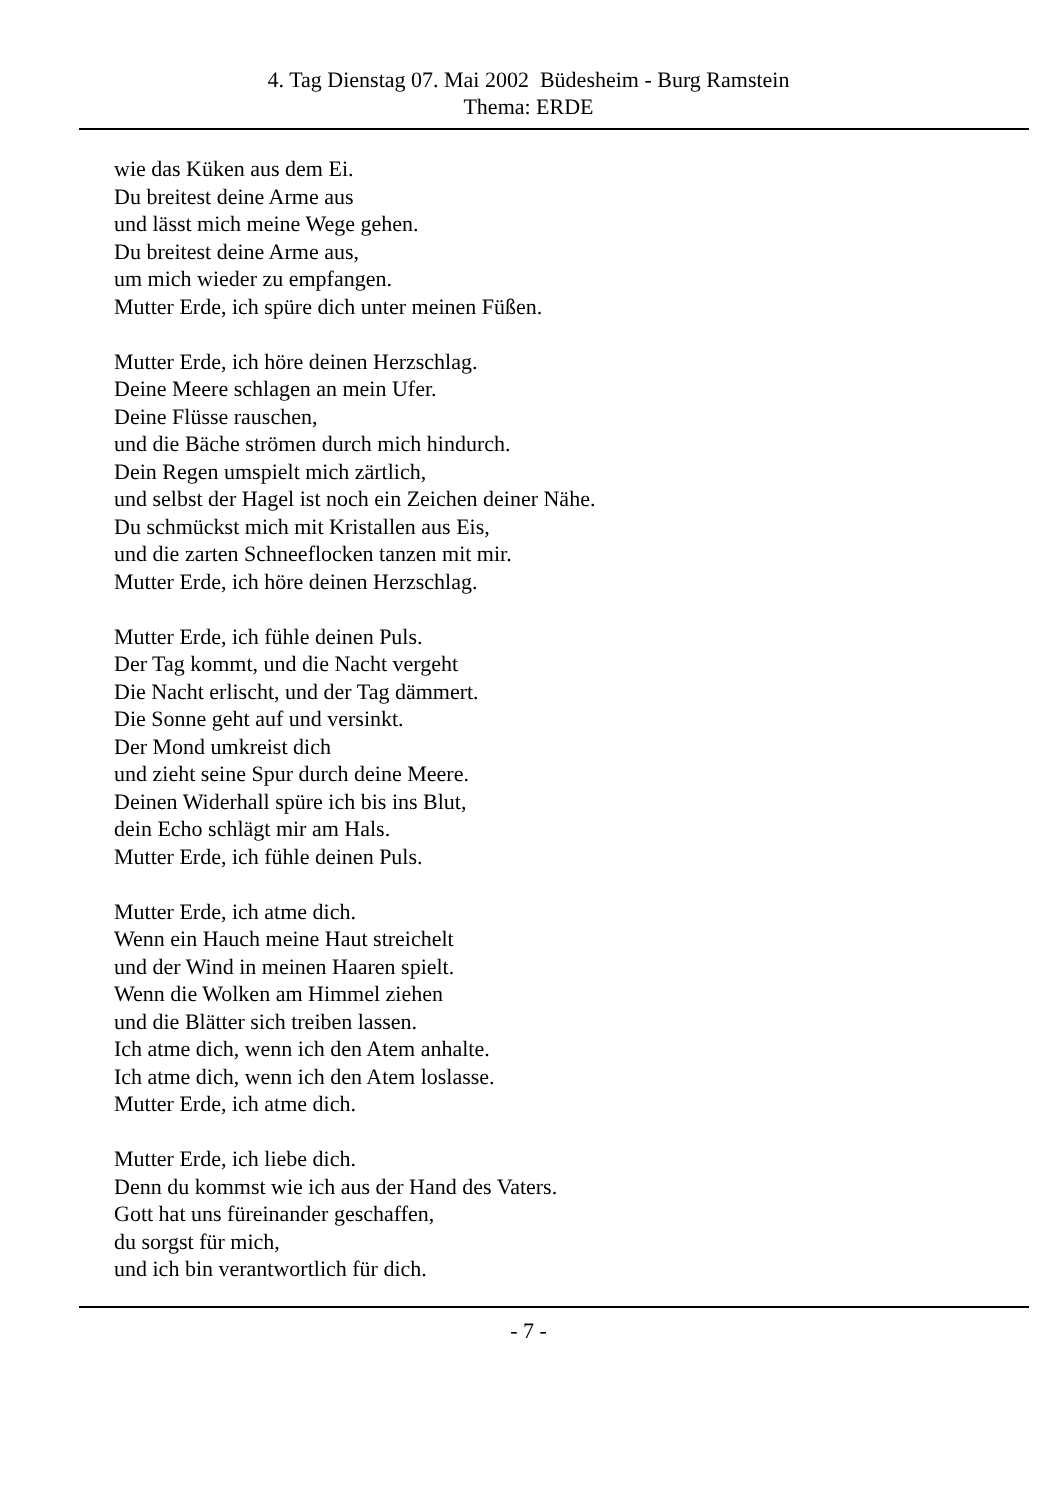4. Tag Dienstag 07. Mai 2002 Büdesheim - Burg Ramstein
Thema: ERDE
wie das Küken aus dem Ei.
Du breitest deine Arme aus
und lässt mich meine Wege gehen.
Du breitest deine Arme aus,
um mich wieder zu empfangen.
Mutter Erde, ich spüre dich unter meinen Füßen.
Mutter Erde, ich höre deinen Herzschlag.
Deine Meere schlagen an mein Ufer.
Deine Flüsse rauschen,
und die Bäche strömen durch mich hindurch.
Dein Regen umspielt mich zärtlich,
und selbst der Hagel ist noch ein Zeichen deiner Nähe.
Du schmückst mich mit Kristallen aus Eis,
und die zarten Schneeflocken tanzen mit mir.
Mutter Erde, ich höre deinen Herzschlag.
Mutter Erde, ich fühle deinen Puls.
Der Tag kommt, und die Nacht vergeht
Die Nacht erlischt, und der Tag dämmert.
Die Sonne geht auf und versinkt.
Der Mond umkreist dich
und zieht seine Spur durch deine Meere.
Deinen Widerhall spüre ich bis ins Blut,
dein Echo schlägt mir am Hals.
Mutter Erde, ich fühle deinen Puls.
Mutter Erde, ich atme dich.
Wenn ein Hauch meine Haut streichelt
und der Wind in meinen Haaren spielt.
Wenn die Wolken am Himmel ziehen
und die Blätter sich treiben lassen.
Ich atme dich, wenn ich den Atem anhalte.
Ich atme dich, wenn ich den Atem loslasse.
Mutter Erde, ich atme dich.
Mutter Erde, ich liebe dich.
Denn du kommst wie ich aus der Hand des Vaters.
Gott hat uns füreinander geschaffen,
du sorgst für mich,
und ich bin verantwortlich für dich.
- 7 -